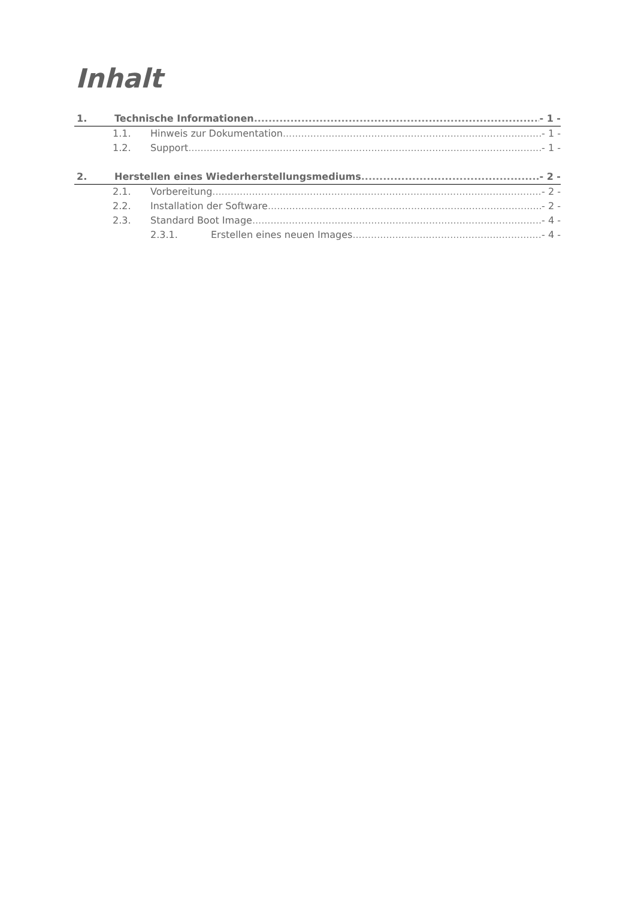Inhalt
1. Technische Informationen - 1 -
1.1. Hinweis zur Dokumentation - 1 -
1.2. Support - 1 -
2. Herstellen eines Wiederherstellungsmediums - 2 -
2.1. Vorbereitung - 2 -
2.2. Installation der Software - 2 -
2.3. Standard Boot Image - 4 -
2.3.1. Erstellen eines neuen Images - 4 -